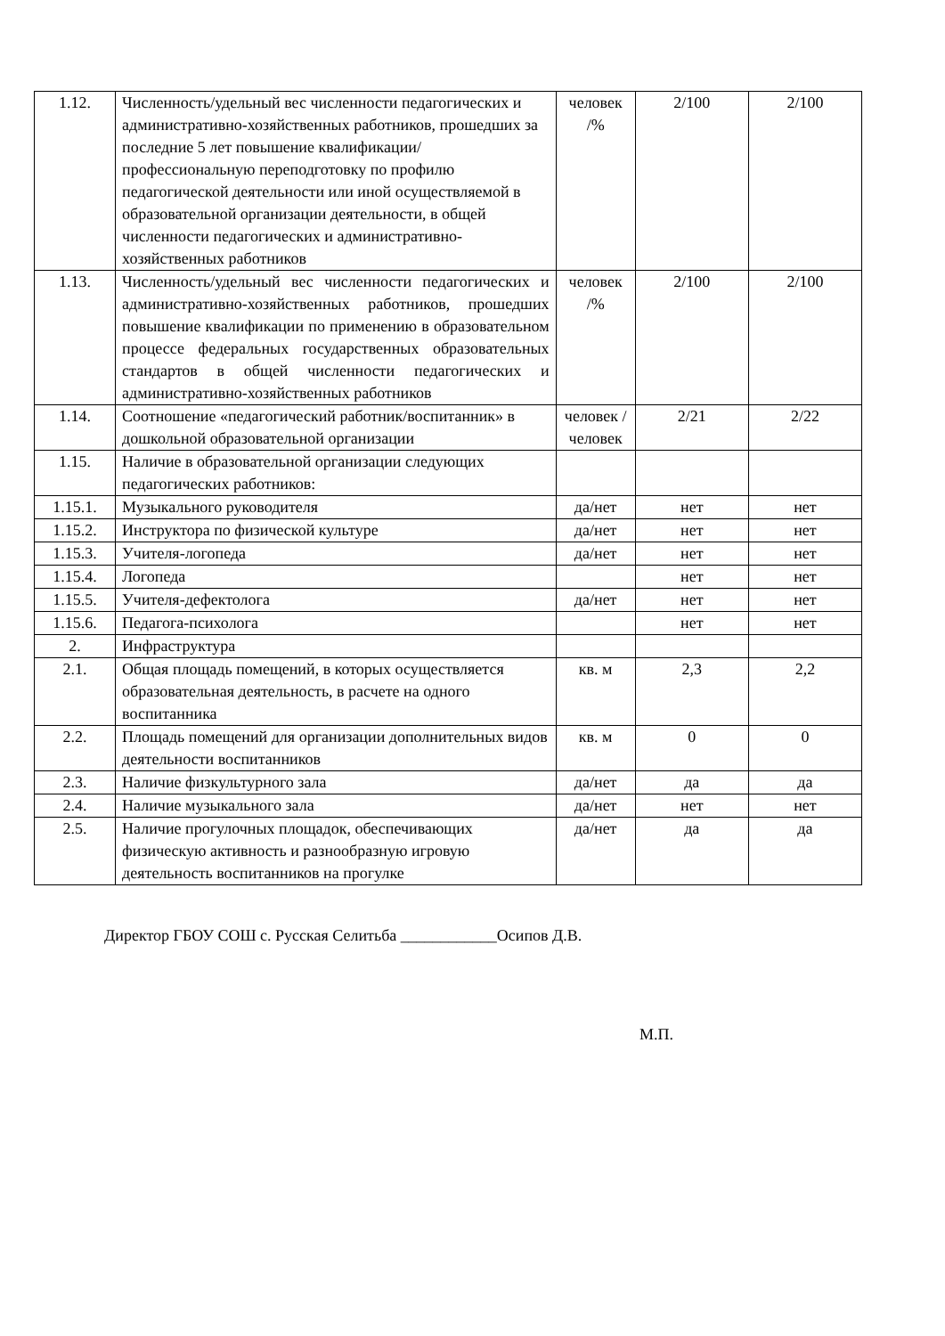| 1.12. | Численность/удельный вес численности педагогических и административно-хозяйственных работников, прошедших за последние 5 лет повышение квалификации/профессиональную переподготовку по профилю педагогической деятельности или иной осуществляемой в образовательной организации деятельности, в общей численности педагогических и административно-хозяйственных работников | человек /% | 2/100 | 2/100 |
| 1.13. | Численность/удельный вес численности педагогических и административно-хозяйственных работников, прошедших повышение квалификации по применению в образовательном процессе федеральных государственных образовательных стандартов в общей численности педагогических и административно-хозяйственных работников | человек /% | 2/100 | 2/100 |
| 1.14. | Соотношение «педагогический работник/воспитанник» в дошкольной образовательной организации | человек / человек | 2/21 | 2/22 |
| 1.15. | Наличие в образовательной организации следующих педагогических работников: | | | |
| 1.15.1. | Музыкального руководителя | да/нет | нет | нет |
| 1.15.2. | Инструктора по физической культуре | да/нет | нет | нет |
| 1.15.3. | Учителя-логопеда | да/нет | нет | нет |
| 1.15.4. | Логопеда | | нет | нет |
| 1.15.5. | Учителя-дефектолога | да/нет | нет | нет |
| 1.15.6. | Педагога-психолога | | нет | нет |
| 2. | Инфраструктура | | | |
| 2.1. | Общая площадь помещений, в которых осуществляется образовательная деятельность, в расчете на одного воспитанника | кв. м | 2,3 | 2,2 |
| 2.2. | Площадь помещений для организации дополнительных видов деятельности воспитанников | кв. м | 0 | 0 |
| 2.3. | Наличие физкультурного зала | да/нет | да | да |
| 2.4. | Наличие музыкального зала | да/нет | нет | нет |
| 2.5. | Наличие прогулочных площадок, обеспечивающих физическую активность и разнообразную игровую деятельность воспитанников на прогулке | да/нет | да | да |
Директор ГБОУ СОШ с. Русская Селитьба ____________Осипов Д.В.
М.П.